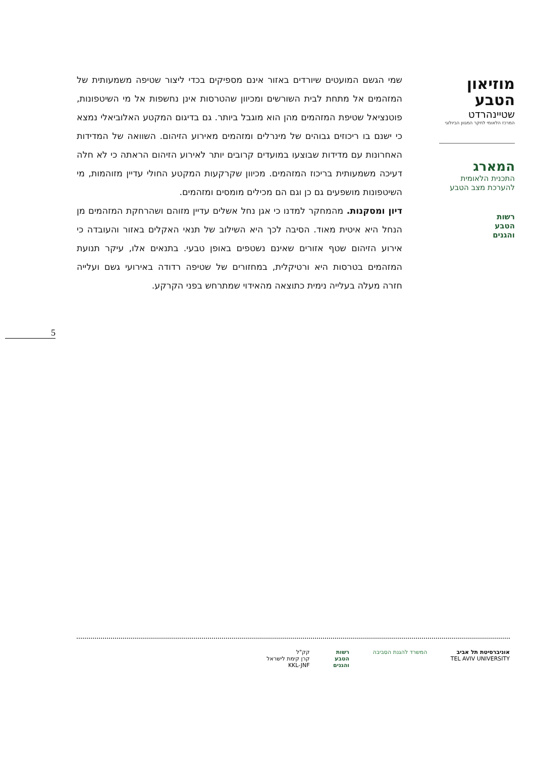שמי הגשם המועטים שיורדים באזור אינם מספיקים בכדי ליצור שטיפה משמעותית של המזהמים אל מתחת לבית השורשים ומכיוון שהטרסות אינן נחשפות אל מי השיטפונות, פוטנציאל שטיפת המזהמים מהן הוא מוגבל ביותר. גם בדיגום המקטע האלוביאלי נמצא כי ישנם בו ריכוזים גבוהים של מינרלים ומזהמים מאירוע הזיהום. השוואה של המדידות האחרונות עם מדידות שבוצעו במועדים קרובים יותר לאירוע הזיהום הראתה כי לא חלה דעיכה משמעותית בריכוז המזהמים. מכיוון שקרקעות המקטע החולי עדיין מזוהמות, מי השיטפונות מושפעים גם כן וגם הם מכילים מומסים ומזהמים.
דיון ומסקנות. מהמחקר למדנו כי אגן נחל אשלים עדיין מזוהם ושהרחקת המזהמים מן הנחל היא איטית מאוד. הסיבה לכך היא השילוב של תנאי האקלים באזור והעובדה כי אירוע הזיהום שטף אזורים שאינם נשטפים באופן טבעי. בתנאים אלו, עיקר תנועת המזהמים בטרסות היא ורטיקלית, במחזורים של שטיפה רדודה באירועי גשם ועלייה חזרה מעלה בעלייה נימית כתוצאה מהאידוי שמתרחש בפני הקרקע.
מוזיאון
הטבע
שטיינהרדט
המרכז הלאומי לחקר המגוון הביולוגי
המארג
התכנית הלאומית
להערכת מצב הטבע
רשות
הטבע
והגנים
5
אוניברסיטת תל אביב
TEL AVIV UNIVERSITY
המשרד להגנת הסביבה רשות
הטבע
והגנים
קק"ל
קרן קימת לישראל
KKL-JNF